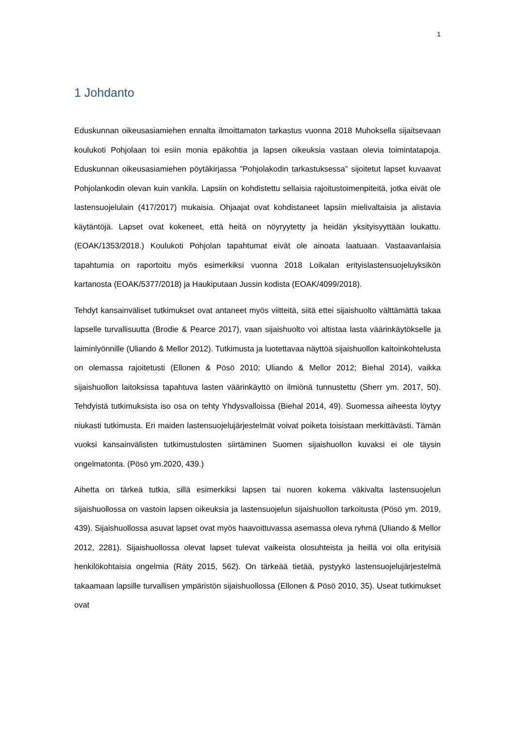1
1 Johdanto
Eduskunnan oikeusasiamiehen ennalta ilmoittamaton tarkastus vuonna 2018 Muhoksella sijaitsevaan koulukoti Pohjolaan toi esiin monia epäkohtia ja lapsen oikeuksia vastaan olevia toimintatapoja. Eduskunnan oikeusasiamiehen pöytäkirjassa ”Pohjolakodin tarkastuksessa” sijoitetut lapset kuvaavat Pohjolankodin olevan kuin vankila. Lapsiin on kohdistettu sellaisia rajoitustoimenpiteitä, jotka eivät ole lastensuojelulain (417/2017) mukaisia. Ohjaajat ovat kohdistaneet lapsiin mielivaltaisia ja alistavia käytäntöjä. Lapset ovat kokeneet, että heitä on nöyryytetty ja heidän yksityisyyttään loukattu. (EOAK/1353/2018.) Koulukoti Pohjolan tapahtumat eivät ole ainoata laatuaan. Vastaavanlaisia tapahtumia on raportoitu myös esimerkiksi vuonna 2018 Loikalan erityislastensuojeluyksikön kartanosta (EOAK/5377/2018) ja Haukiputaan Jussin kodista (EOAK/4099/2018).
Tehdyt kansainväliset tutkimukset ovat antaneet myös viitteitä, siitä ettei sijaishuolto välttämättä takaa lapselle turvallisuutta (Brodie & Pearce 2017), vaan sijaishuolto voi altistaa lasta väärinkäytökselle ja laiminlyönnille (Uliando & Mellor 2012). Tutkimusta ja luotettavaa näyttöä sijaishuollon kaltoinkohtelusta on olemassa rajoitetusti (Ellonen & Pösö 2010; Uliando & Mellor 2012; Biehal 2014), vaikka sijaishuollon laitoksissa tapahtuva lasten väärinkäyttö on ilmiönä tunnustettu (Sherr ym. 2017, 50). Tehdyistä tutkimuksista iso osa on tehty Yhdysvalloissa (Biehal 2014, 49). Suomessa aiheesta löytyy niukasti tutkimusta. Eri maiden lastensuojelujärjestelmät voivat poiketa toisistaan merkittävästi. Tämän vuoksi kansainvälisten tutkimustulosten siirtäminen Suomen sijaishuollon kuvaksi ei ole täysin ongelmatonta. (Pösö ym.2020, 439.)
Aihetta on tärkeä tutkia, sillä esimerkiksi lapsen tai nuoren kokema väkivalta lastensuojelun sijaishuollossa on vastoin lapsen oikeuksia ja lastensuojelun sijaishuollon tarkoitusta (Pösö ym. 2019, 439). Sijaishuollossa asuvat lapset ovat myös haavoittuvassa asemassa oleva ryhmä (Uliando & Mellor 2012, 2281). Sijaishuollossa olevat lapset tulevat vaikeista olosuhteista ja heillä voi olla erityisiä henkilökohtaisia ongelmia (Räty 2015, 562). On tärkeää tietää, pystyykö lastensuojelujärjestelmä takaamaan lapsille turvallisen ympäristön sijaishuollossa (Ellonen & Pösö 2010, 35). Useat tutkimukset ovat